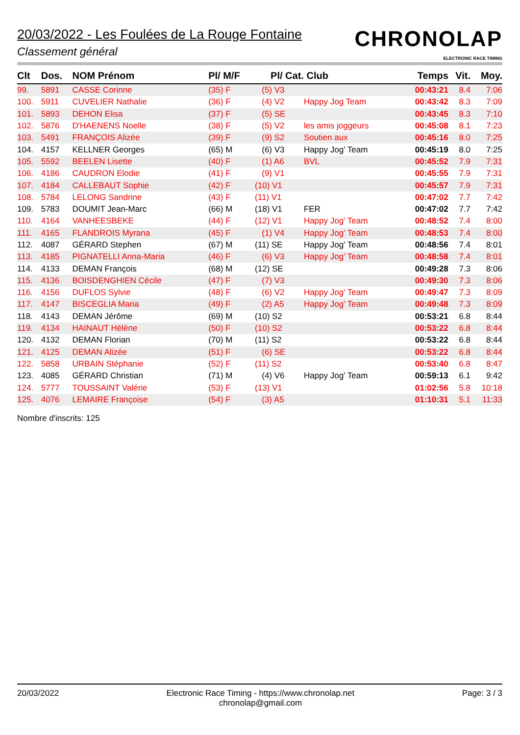20/03/2022 - Les Foulées de La Rouge Fontaine
Classement général
CHRONOLAP
ELECTRONIC RACE TIMING
| Clt | Dos. | NOM Prénom | Pl/ M/F | Pl/ Cat. | Club | Temps | Vit. | Moy. |
| --- | --- | --- | --- | --- | --- | --- | --- | --- |
| 99. | 5891 | CASSE Corinne | (35) F | (5) V3 | | 00:43:21 | 8.4 | 7:06 |
| 100. | 5911 | CUVELIER Nathalie | (36) F | (4) V2 | Happy Jog Team | 00:43:42 | 8.3 | 7:09 |
| 101. | 5893 | DEHON Elisa | (37) F | (5) SE | | 00:43:45 | 8.3 | 7:10 |
| 102. | 5876 | D'HAENENS Noelle | (38) F | (5) V2 | les amis joggeurs | 00:45:08 | 8.1 | 7:23 |
| 103. | 5491 | FRANÇOIS Alizée | (39) F | (9) S2 | Soutien aux | 00:45:16 | 8.0 | 7:25 |
| 104. | 4157 | KELLNER Georges | (65) M | (6) V3 | Happy Jog' Team | 00:45:19 | 8.0 | 7:25 |
| 105. | 5592 | BEELEN Lisette | (40) F | (1) A6 | BVL | 00:45:52 | 7.9 | 7:31 |
| 106. | 4186 | CAUDRON Elodie | (41) F | (9) V1 | | 00:45:55 | 7.9 | 7:31 |
| 107. | 4184 | CALLEBAUT Sophie | (42) F | (10) V1 | | 00:45:57 | 7.9 | 7:31 |
| 108. | 5784 | LELONG Sandrine | (43) F | (11) V1 | | 00:47:02 | 7.7 | 7:42 |
| 109. | 5783 | DOUMIT Jean-Marc | (66) M | (18) V1 | FER | 00:47:02 | 7.7 | 7:42 |
| 110. | 4164 | VANHEESBEKE | (44) F | (12) V1 | Happy Jog' Team | 00:48:52 | 7.4 | 8:00 |
| 111. | 4165 | FLANDROIS Myrana | (45) F | (1) V4 | Happy Jog' Team | 00:48:53 | 7.4 | 8:00 |
| 112. | 4087 | GÉRARD Stephen | (67) M | (11) SE | Happy Jog' Team | 00:48:56 | 7.4 | 8:01 |
| 113. | 4185 | PIGNATELLI Anna-Maria | (46) F | (6) V3 | Happy Jog' Team | 00:48:58 | 7.4 | 8:01 |
| 114. | 4133 | DEMAN François | (68) M | (12) SE | | 00:49:28 | 7.3 | 8:06 |
| 115. | 4136 | BOISDENGHIEN Cécile | (47) F | (7) V3 | | 00:49:30 | 7.3 | 8:06 |
| 116. | 4156 | DUFLOS Sylvie | (48) F | (6) V2 | Happy Jog' Team | 00:49:47 | 7.3 | 8:09 |
| 117. | 4147 | BISCEGLIA Maria | (49) F | (2) A5 | Happy Jog' Team | 00:49:48 | 7.3 | 8:09 |
| 118. | 4143 | DEMAN Jérôme | (69) M | (10) S2 | | 00:53:21 | 6.8 | 8:44 |
| 119. | 4134 | HAINAUT Hélène | (50) F | (10) S2 | | 00:53:22 | 6.8 | 8:44 |
| 120. | 4132 | DEMAN Florian | (70) M | (11) S2 | | 00:53:22 | 6.8 | 8:44 |
| 121. | 4125 | DEMAN Alizée | (51) F | (6) SE | | 00:53:22 | 6.8 | 8:44 |
| 122. | 5858 | URBAIN Stéphanie | (52) F | (11) S2 | | 00:53:40 | 6.8 | 8:47 |
| 123. | 4085 | GÉRARD Christian | (71) M | (4) V6 | Happy Jog' Team | 00:59:13 | 6.1 | 9:42 |
| 124. | 5777 | TOUSSAINT Valérie | (53) F | (13) V1 | | 01:02:56 | 5.8 | 10:18 |
| 125. | 4076 | LEMAIRE Françoise | (54) F | (3) A5 | | 01:10:31 | 5.1 | 11:33 |
Nombre d'inscrits: 125
20/03/2022 Electronic Race Timing - https://www.chronolap.net
chronolap@gmail.com
Page: 3 / 3